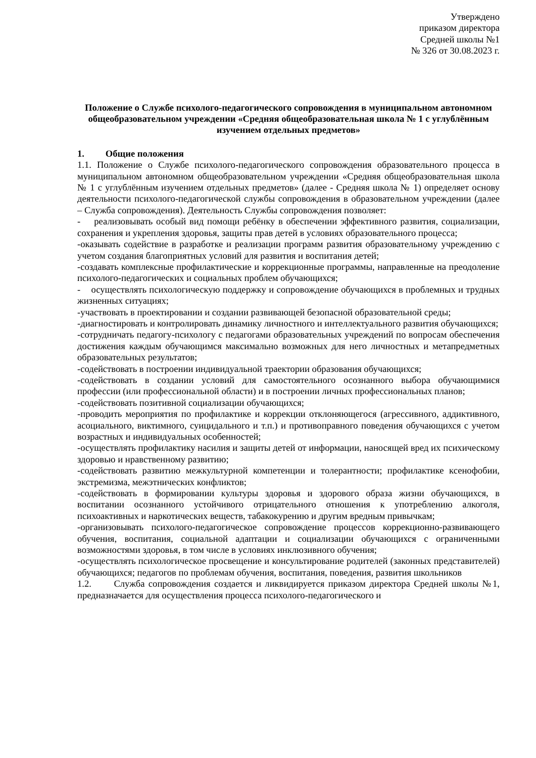Утверждено
приказом директора
Средней школы №1
№ 326 от 30.08.2023 г.
Положение о Службе психолого-педагогического сопровождения в муниципальном автономном общеобразовательном учреждении «Средняя общеобразовательная школа № 1 с углублённым изучением отдельных предметов»
1. Общие положения
1.1. Положение о Службе психолого-педагогического сопровождения образовательного процесса в муниципальном автономном общеобразовательном учреждении «Средняя общеобразовательная школа № 1 с углублённым изучением отдельных предметов» (далее - Средняя школа № 1) определяет основу деятельности психолого-педагогической службы сопровождения в образовательном учреждении (далее – Служба сопровождения). Деятельность Службы сопровождения позволяет:
- реализовывать особый вид помощи ребёнку в обеспечении эффективного развития, социализации, сохранения и укрепления здоровья, защиты прав детей в условиях образовательного процесса;
-оказывать содействие в разработке и реализации программ развития образовательному учреждению с учетом создания благоприятных условий для развития и воспитания детей;
-создавать комплексные профилактические и коррекционные программы, направленные на преодоление психолого-педагогических и социальных проблем обучающихся;
- осуществлять психологическую поддержку и сопровождение обучающихся в проблемных и трудных жизненных ситуациях;
-участвовать в проектировании и создании развивающей безопасной образовательной среды;
-диагностировать и контролировать динамику личностного и интеллектуального развития обучающихся;
-сотрудничать педагогу-психологу с педагогами образовательных учреждений по вопросам обеспечения достижения каждым обучающимся максимально возможных для него личностных и метапредметных образовательных результатов;
-содействовать в построении индивидуальной траектории образования обучающихся;
-содействовать в создании условий для самостоятельного осознанного выбора обучающимися профессии (или профессиональной области) и в построении личных профессиональных планов;
-содействовать позитивной социализации обучающихся;
-проводить мероприятия по профилактике и коррекции отклоняющегося (агрессивного, аддиктивного, асоциального, виктимного, суицидального и т.п.) и противоправного поведения обучающихся с учетом возрастных и индивидуальных особенностей;
-осуществлять профилактику насилия и защиты детей от информации, наносящей вред их психическому здоровью и нравственному развитию;
-содействовать развитию межкультурной компетенции и толерантности; профилактике ксенофобии, экстремизма, межэтнических конфликтов;
-содействовать в формировании культуры здоровья и здорового образа жизни обучающихся, в воспитании осознанного устойчивого отрицательного отношения к употреблению алкоголя, психоактивных и наркотических веществ, табакокурению и другим вредным привычкам;
-организовывать психолого-педагогическое сопровождение процессов коррекционно-развивающего обучения, воспитания, социальной адаптации и социализации обучающихся с ограниченными возможностями здоровья, в том числе в условиях инклюзивного обучения;
-осуществлять психологическое просвещение и консультирование родителей (законных представителей) обучающихся; педагогов по проблемам обучения, воспитания, поведения, развития школьников
1.2. Служба сопровождения создается и ликвидируется приказом директора Средней школы №1, предназначается для осуществления процесса психолого-педагогического и